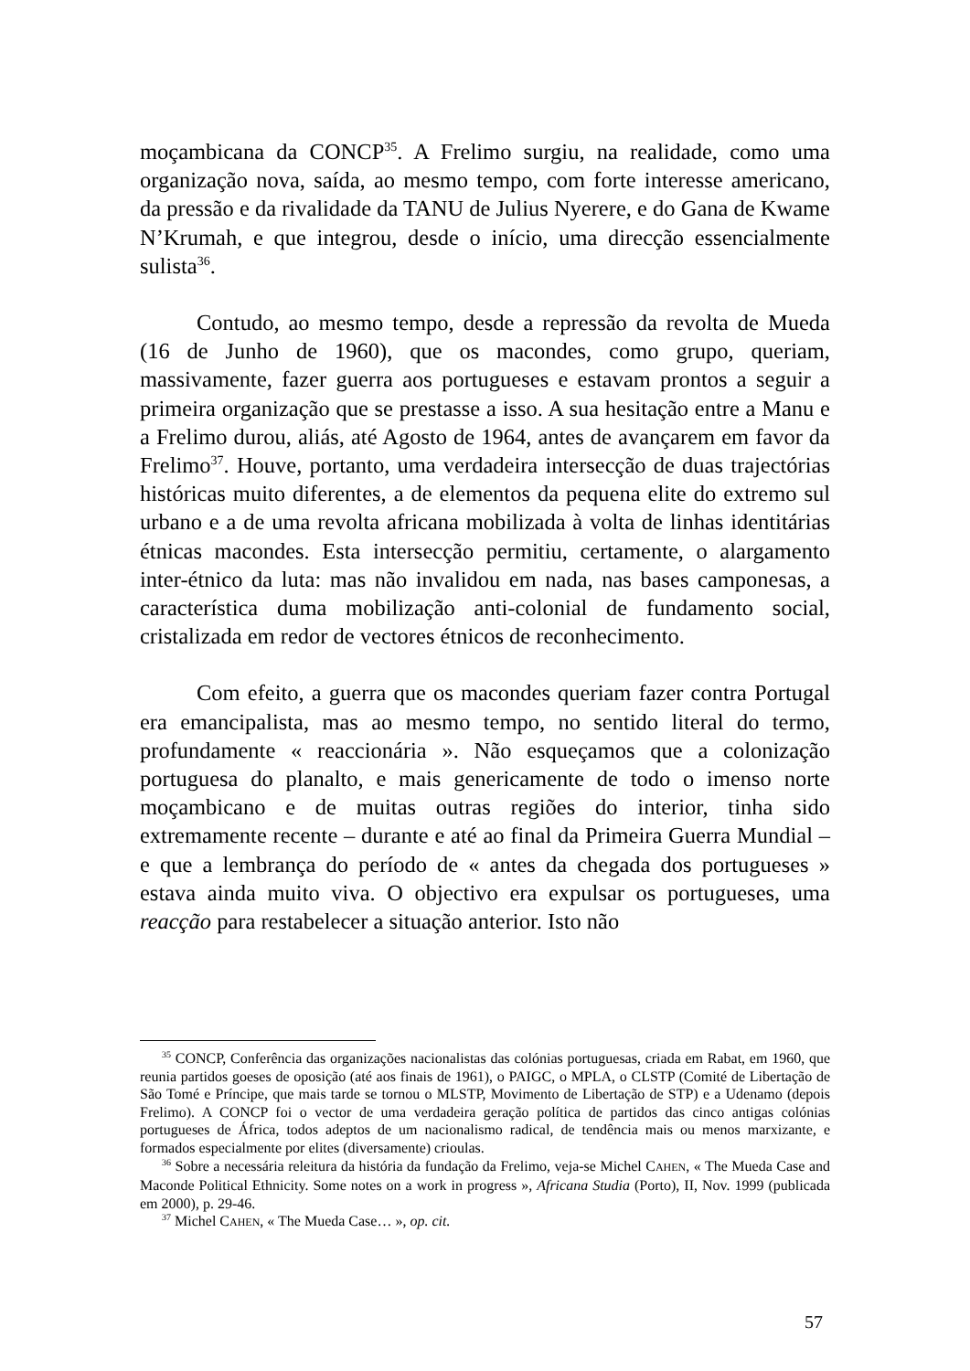moçambicana da CONCP<sup>35</sup>. A Frelimo surgiu, na realidade, como uma organização nova, saída, ao mesmo tempo, com forte interesse americano, da pressão e da rivalidade da TANU de Julius Nyerere, e do Gana de Kwame N’Krumah, e que integrou, desde o início, uma direcção essencialmente sulista<sup>36</sup>.
Contudo, ao mesmo tempo, desde a repressão da revolta de Mueda (16 de Junho de 1960), que os macondes, como grupo, queriam, massivamente, fazer guerra aos portugueses e estavam prontos a seguir a primeira organização que se prestasse a isso. A sua hesitação entre a Manu e a Frelimo durou, aliás, até Agosto de 1964, antes de avançarem em favor da Frelimo<sup>37</sup>. Houve, portanto, uma verdadeira intersecção de duas trajectórias históricas muito diferentes, a de elementos da pequena elite do extremo sul urbano e a de uma revolta africana mobilizada à volta de linhas identitárias étnicas macondes. Esta intersecção permitiu, certamente, o alargamento inter-étnico da luta: mas não invalidou em nada, nas bases camponesas, a característica duma mobilização anti-colonial de fundamento social, cristalizada em redor de vectores étnicos de reconhecimento.
Com efeito, a guerra que os macondes queriam fazer contra Portugal era emancipalista, mas ao mesmo tempo, no sentido literal do termo, profundamente « reaccionária ». Não esqueçamos que a colonização portuguesa do planalto, e mais genericamente de todo o imenso norte moçambicano e de muitas outras regiões do interior, tinha sido extremamente recente – durante e até ao final da Primeira Guerra Mundial – e que a lembrança do período de « antes da chegada dos portugueses » estava ainda muito viva. O objectivo era expulsar os portugueses, uma reacção para restabelecer a situação anterior. Isto não
<sup>35</sup> CONCP, Conferência das organizações nacionalistas das colónias portuguesas, criada em Rabat, em 1960, que reunia partidos goeses de oposição (até aos finais de 1961), o PAIGC, o MPLA, o CLSTP (Comité de Libertação de São Tomé e Príncipe, que mais tarde se tornou o MLSTP, Movimento de Libertação de STP) e a Udenamo (depois Frelimo). A CONCP foi o vector de uma verdadeira geração política de partidos das cinco antigas colónias portugueses de África, todos adeptos de um nacionalismo radical, de tendência mais ou menos marxizante, e formados especialmente por elites (diversamente) crioulas.
<sup>36</sup> Sobre a necessária releitura da história da fundação da Frelimo, veja-se Michel CAHEN, « The Mueda Case and Maconde Political Ethnicity. Some notes on a work in progress », Africana Studia (Porto), II, Nov. 1999 (publicada em 2000), p. 29-46.
<sup>37</sup> Michel CAHEN, « The Mueda Case… », op. cit.
57